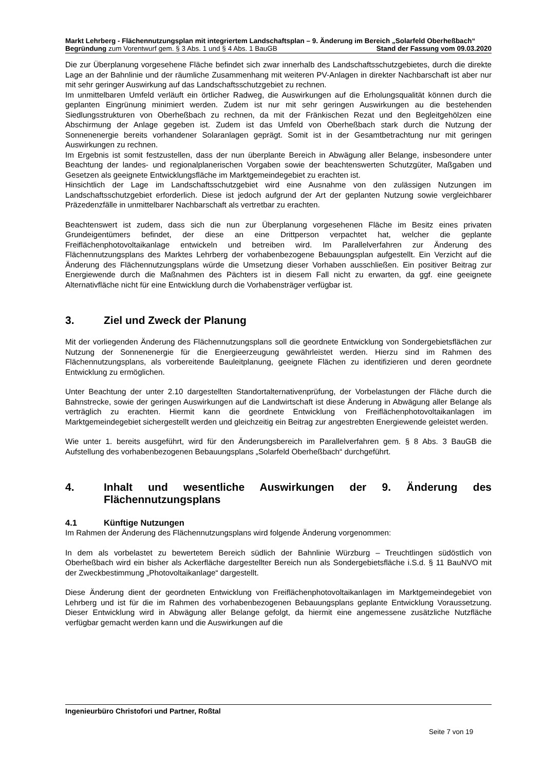Markt Lehrberg - Flächennutzungsplan mit integriertem Landschaftsplan – 9. Änderung im Bereich „Solarfeld Oberheßbach“
Begründung zum Vorentwurf gem. § 3 Abs. 1 und § 4 Abs. 1 BauGB Stand der Fassung vom 09.03.2020
Die zur Überplanung vorgesehene Fläche befindet sich zwar innerhalb des Landschaftsschutzgebietes, durch die direkte Lage an der Bahnlinie und der räumliche Zusammenhang mit weiteren PV-Anlagen in direkter Nachbarschaft ist aber nur mit sehr geringer Auswirkung auf das Landschaftsschutzgebiet zu rechnen.
Im unmittelbaren Umfeld verläuft ein örtlicher Radweg, die Auswirkungen auf die Erholungsqualität können durch die geplanten Eingrünung minimiert werden. Zudem ist nur mit sehr geringen Auswirkungen au die bestehenden Siedlungsstrukturen von Oberheßbach zu rechnen, da mit der Fränkischen Rezat und den Begleitgehölzen eine Abschirmung der Anlage gegeben ist. Zudem ist das Umfeld von Oberheßbach stark durch die Nutzung der Sonnenenergie bereits vorhandener Solaranlagen geprägt. Somit ist in der Gesamtbetrachtung nur mit geringen Auswirkungen zu rechnen.
Im Ergebnis ist somit festzustellen, dass der nun überplante Bereich in Abwägung aller Belange, insbesondere unter Beachtung der landes- und regionalplanerischen Vorgaben sowie der beachtenswerten Schutzgüter, Maßgaben und Gesetzen als geeignete Entwicklungsfläche im Marktgemeindegebiet zu erachten ist.
Hinsichtlich der Lage im Landschaftsschutzgebiet wird eine Ausnahme von den zulässigen Nutzungen im Landschaftsschutzgebiet erforderlich. Diese ist jedoch aufgrund der Art der geplanten Nutzung sowie vergleichbarer Präzedenzfälle in unmittelbarer Nachbarschaft als vertretbar zu erachten.
Beachtenswert ist zudem, dass sich die nun zur Überplanung vorgesehenen Fläche im Besitz eines privaten Grundeigentümers befindet, der diese an eine Drittperson verpachtet hat, welcher die geplante Freiflächenphotovoltaikanlage entwickeln und betreiben wird. Im Parallelverfahren zur Änderung des Flächennutzungsplans des Marktes Lehrberg der vorhabenbezogene Bebauungsplan aufgestellt. Ein Verzicht auf die Änderung des Flächennutzungsplans würde die Umsetzung dieser Vorhaben ausschließen. Ein positiver Beitrag zur Energiewende durch die Maßnahmen des Pächters ist in diesem Fall nicht zu erwarten, da ggf. eine geeignete Alternativfläche nicht für eine Entwicklung durch die Vorhabensträger verfügbar ist.
3. Ziel und Zweck der Planung
Mit der vorliegenden Änderung des Flächennutzungsplans soll die geordnete Entwicklung von Sondergebietsflächen zur Nutzung der Sonnenenergie für die Energieerzeugung gewährleistet werden. Hierzu sind im Rahmen des Flächennutzungsplans, als vorbereitende Bauleitplanung, geeignete Flächen zu identifizieren und deren geordnete Entwicklung zu ermöglichen.
Unter Beachtung der unter 2.10 dargestellten Standortalternativenprüfung, der Vorbelastungen der Fläche durch die Bahnstrecke, sowie der geringen Auswirkungen auf die Landwirtschaft ist diese Änderung in Abwägung aller Belange als verträglich zu erachten. Hiermit kann die geordnete Entwicklung von Freiflächenphotovoltaikanlagen im Marktgemeindegebiet sichergestellt werden und gleichzeitig ein Beitrag zur angestrebten Energiewende geleistet werden.
Wie unter 1. bereits ausgeführt, wird für den Änderungsbereich im Parallelverfahren gem. § 8 Abs. 3 BauGB die Aufstellung des vorhabenbezogenen Bebauungsplans „Solarfeld Oberheßbach“ durchgeführt.
4. Inhalt und wesentliche Auswirkungen der 9. Änderung des Flächennutzungsplans
4.1 Künftige Nutzungen
Im Rahmen der Änderung des Flächennutzungsplans wird folgende Änderung vorgenommen:
In dem als vorbelastet zu bewertetem Bereich südlich der Bahnlinie Würzburg – Treuchtlingen südöstlich von Oberheßbach wird ein bisher als Ackerfläche dargestellter Bereich nun als Sondergebietsfläche i.S.d. § 11 BauNVO mit der Zweckbestimmung „Photovoltaikanlage“ dargestellt.
Diese Änderung dient der geordneten Entwicklung von Freiflächenphotovoltaikanlagen im Marktgemeindegebiet von Lehrberg und ist für die im Rahmen des vorhabenbezogenen Bebauungsplans geplante Entwicklung Voraussetzung. Dieser Entwicklung wird in Abwägung aller Belange gefolgt, da hiermit eine angemessene zusätzliche Nutzfläche verfügbar gemacht werden kann und die Auswirkungen auf die
Ingenieurbüro Christofori und Partner, Roßtal
Seite 7 von 19